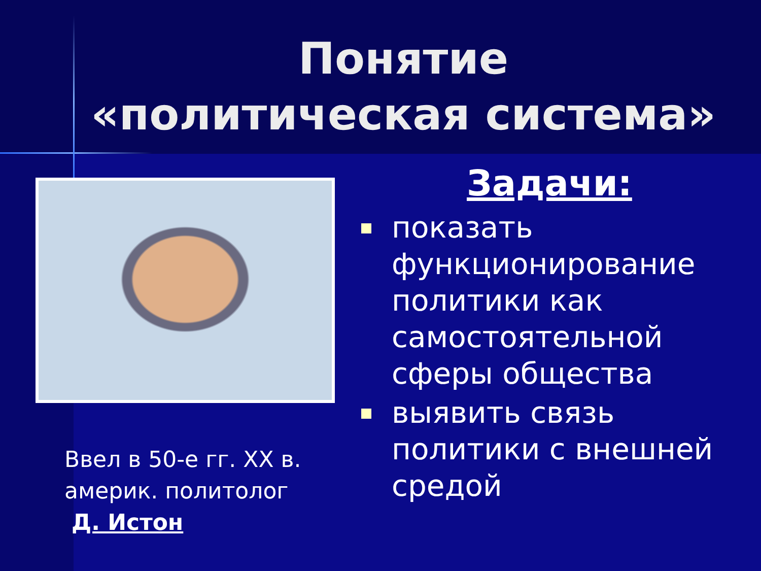Понятие
«политическая система»
Ввел в 50-е гг. ХХ в. америк. политолог
Д. Истон
Задачи:
показать функционирование политики как самостоятельной сферы общества
выявить связь политики с внешней средой